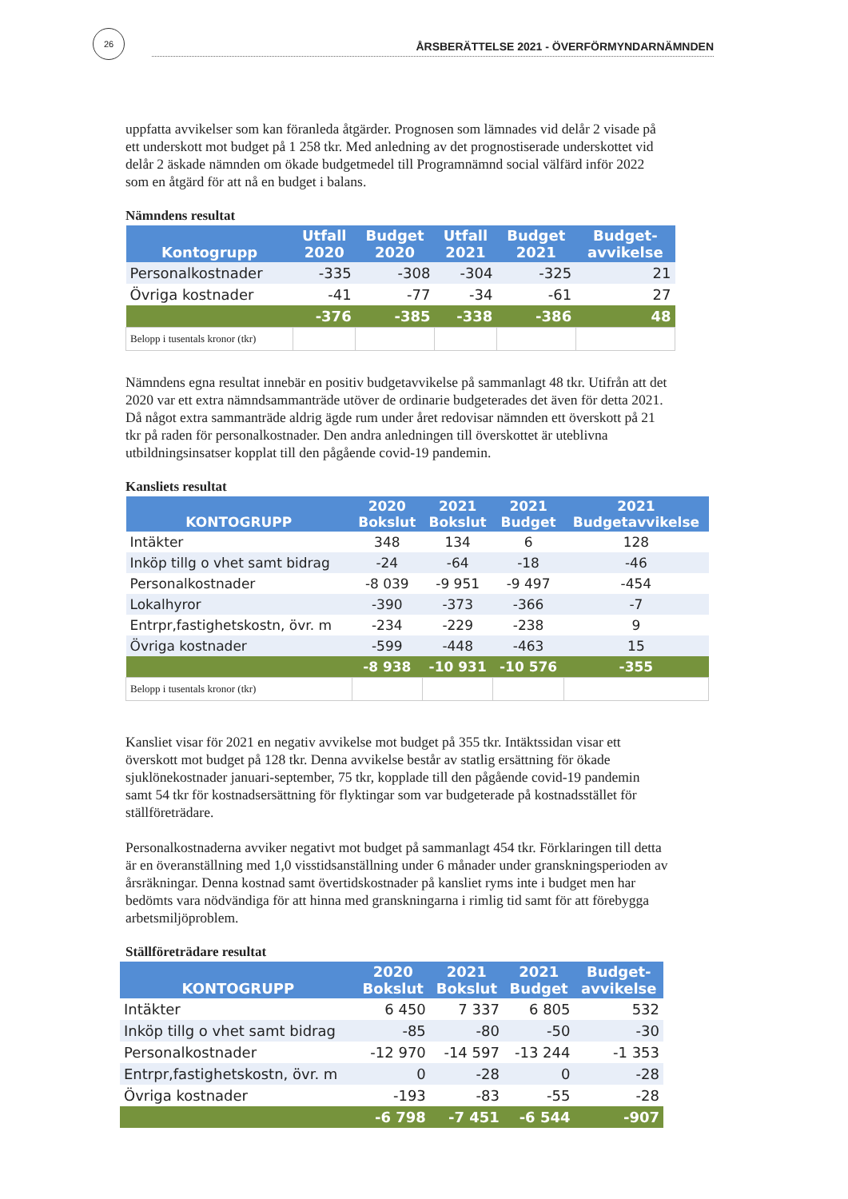26
ÅRSBERÄTTELSE 2021 - ÖVERFÖRMYNDARNÄMNDEN
uppfatta avvikelser som kan föranleda åtgärder. Prognosen som lämnades vid delår 2 visade på ett underskott mot budget på 1 258 tkr. Med anledning av det prognostiserade underskottet vid delår 2 äskade nämnden om ökade budgetmedel till Programnämnd social välfärd inför 2022 som en åtgärd för att nå en budget i balans.
Nämndens resultat
| Kontogrupp | Utfall 2020 | Budget 2020 | Utfall 2021 | Budget 2021 | Budget- avvikelse |
| --- | --- | --- | --- | --- | --- |
| Personalkostnader | -335 | -308 | -304 | -325 | 21 |
| Övriga kostnader | -41 | -77 | -34 | -61 | 27 |
| | -376 | -385 | -338 | -386 | 48 |
| Belopp i tusentals kronor (tkr) | | | | | |
Nämndens egna resultat innebär en positiv budgetavvikelse på sammanlagt 48 tkr. Utifrån att det 2020 var ett extra nämndsammanträde utöver de ordinarie budgeterades det även för detta 2021. Då något extra sammanträde aldrig ägde rum under året redovisar nämnden ett överskott på 21 tkr på raden för personalkostnader. Den andra anledningen till överskottet är uteblivna utbildningsinsatser kopplat till den pågående covid-19 pandemin.
Kansliets resultat
| KONTOGRUPP | 2020 Bokslut | 2021 Bokslut | 2021 Budget | 2021 Budgetavvikelse |
| --- | --- | --- | --- | --- |
| Intäkter | 348 | 134 | 6 | 128 |
| Inköp tillg o vhet samt bidrag | -24 | -64 | -18 | -46 |
| Personalkostnader | -8 039 | -9 951 | -9 497 | -454 |
| Lokalhyror | -390 | -373 | -366 | -7 |
| Entrpr,fastighetskostn, övr. m | -234 | -229 | -238 | 9 |
| Övriga kostnader | -599 | -448 | -463 | 15 |
| | -8 938 | -10 931 | -10 576 | -355 |
| Belopp i tusentals kronor (tkr) | | | | |
Kansliet visar för 2021 en negativ avvikelse mot budget på 355 tkr. Intäktssidan visar ett överskott mot budget på 128 tkr. Denna avvikelse består av statlig ersättning för ökade sjuklönekostnader januari-september, 75 tkr, kopplade till den pågående covid-19 pandemin samt 54 tkr för kostnadsersättning för flyktingar som var budgeterade på kostnadsstället för ställföreträdare.
Personalkostnaderna avviker negativt mot budget på sammanlagt 454 tkr. Förklaringen till detta är en överanställning med 1,0 visstidsanställning under 6 månader under granskningsperioden av årsräkningar. Denna kostnad samt övertidskostnader på kansliet ryms inte i budget men har bedömts vara nödvändiga för att hinna med granskningarna i rimlig tid samt för att förebygga arbetsmiljöproblem.
Ställföreträdare resultat
| KONTOGRUPP | 2020 Bokslut | 2021 Bokslut | 2021 Budget | Budget- avvikelse |
| --- | --- | --- | --- | --- |
| Intäkter | 6 450 | 7 337 | 6 805 | 532 |
| Inköp tillg o vhet samt bidrag | -85 | -80 | -50 | -30 |
| Personalkostnader | -12 970 | -14 597 | -13 244 | -1 353 |
| Entrpr,fastighetskostn, övr. m | 0 | -28 | 0 | -28 |
| Övriga kostnader | -193 | -83 | -55 | -28 |
| | -6 798 | -7 451 | -6 544 | -907 |